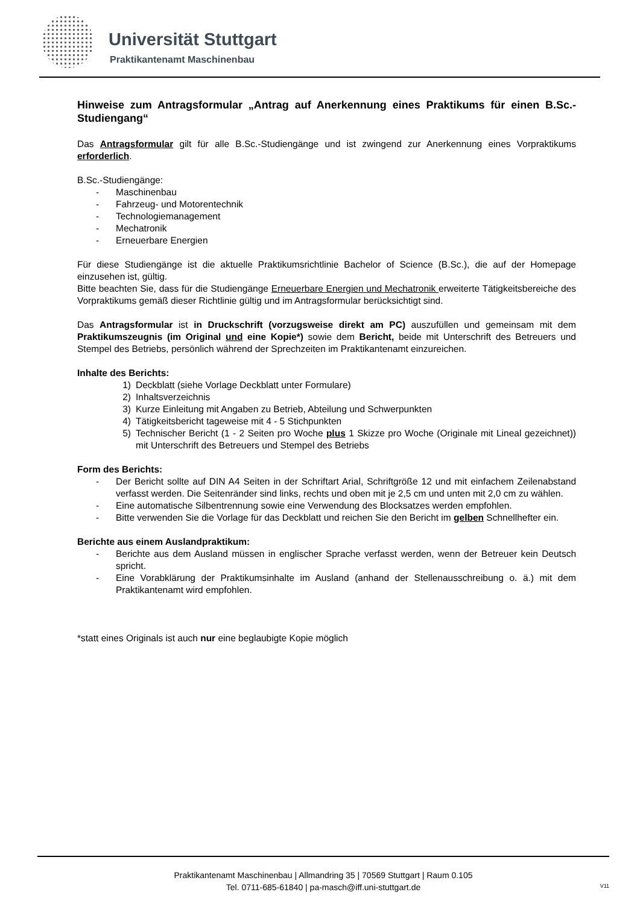Universität Stuttgart
Praktikantenamt Maschinenbau
Hinweise zum Antragsformular „Antrag auf Anerkennung eines Praktikums für einen B.Sc.-Studiengang“
Das Antragsformular gilt für alle B.Sc.-Studiengänge und ist zwingend zur Anerkennung eines Vorpraktikums erforderlich.
B.Sc.-Studiengänge:
- Maschinenbau
- Fahrzeug- und Motorentechnik
- Technologiemanagement
- Mechatronik
- Erneuerbare Energien
Für diese Studiengänge ist die aktuelle Praktikumsrichtlinie Bachelor of Science (B.Sc.), die auf der Homepage einzusehen ist, gültig.
Bitte beachten Sie, dass für die Studiengänge Erneuerbare Energien und Mechatronik erweiterte Tätigkeitsbereiche des Vorpraktikums gemäß dieser Richtlinie gültig und im Antragsformular berücksichtigt sind.
Das Antragsformular ist in Druckschrift (vorzugsweise direkt am PC) auszufüllen und gemeinsam mit dem Praktikumszeugnis (im Original und eine Kopie*) sowie dem Bericht, beide mit Unterschrift des Betreuers und Stempel des Betriebs, persönlich während der Sprechzeiten im Praktikantenamt einzureichen.
Inhalte des Berichts:
1) Deckblatt (siehe Vorlage Deckblatt unter Formulare)
2) Inhaltsverzeichnis
3) Kurze Einleitung mit Angaben zu Betrieb, Abteilung und Schwerpunkten
4) Tätigkeitsbericht tageweise mit 4 - 5 Stichpunkten
5) Technischer Bericht (1 - 2 Seiten pro Woche plus 1 Skizze pro Woche (Originale mit Lineal gezeichnet)) mit Unterschrift des Betreuers und Stempel des Betriebs
Form des Berichts:
- Der Bericht sollte auf DIN A4 Seiten in der Schriftart Arial, Schriftgröße 12 und mit einfachem Zeilenabstand verfasst werden. Die Seitenränder sind links, rechts und oben mit je 2,5 cm und unten mit 2,0 cm zu wählen.
- Eine automatische Silbentrennung sowie eine Verwendung des Blocksatzes werden empfohlen.
- Bitte verwenden Sie die Vorlage für das Deckblatt und reichen Sie den Bericht im gelben Schnellhefter ein.
Berichte aus einem Auslandpraktikum:
- Berichte aus dem Ausland müssen in englischer Sprache verfasst werden, wenn der Betreuer kein Deutsch spricht.
- Eine Vorabklärung der Praktikumsinhalte im Ausland (anhand der Stellenausschreibung o. ä.) mit dem Praktikantenamt wird empfohlen.
*statt eines Originals ist auch nur eine beglaubigte Kopie möglich
Praktikantenamt Maschinenbau | Allmandring 35 | 70569 Stuttgart | Raum 0.105
Tel. 0711-685-61840 | pa-masch@iff.uni-stuttgart.de
V11